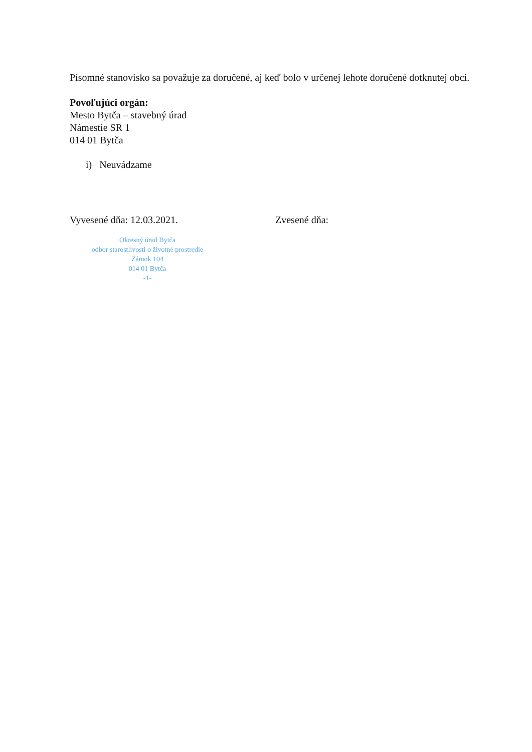Písomné stanovisko sa považuje za doručené, aj keď bolo v určenej lehote doručené dotknutej obci.
Povoľujúci orgán:
Mesto Bytča – stavebný úrad
Námestie SR 1
014 01 Bytča
i) Neuvádzame
Vyvesené dňa: 12.03.2021. Zvesené dňa:
Okresný úrad Bytča
odbor starostlivosti o životné prostredie
Zámok 104
014 01 Bytča
-1-